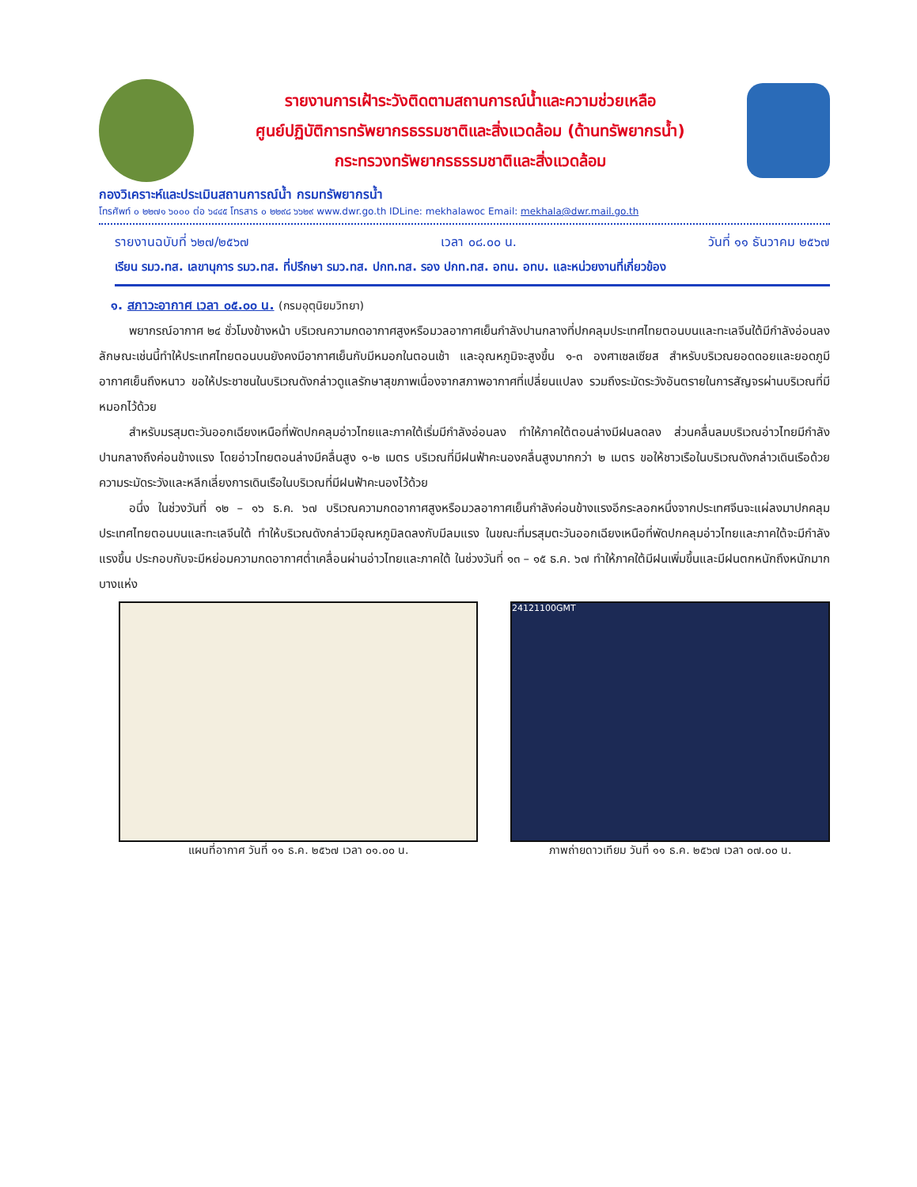รายงานการเฝ้าระวังติดตามสถานการณ์น้ำและความช่วยเหลือ
ศูนย์ปฏิบัติการทรัพยากรธรรมชาติและสิ่งแวดล้อม (ด้านทรัพยากรน้ำ)
กระทรวงทรัพยากรธรรมชาติและสิ่งแวดล้อม
กองวิเคราะห์และประเมินสถานการณ์น้ำ กรมทรัพยากรน้ำ
โทรศัพท์ ๐ ๒๒๗๑ ๖๐๐๐ ต่อ ๖๔๔๕ โทรสาร ๐ ๒๒๙๘ ๖๖๒๙ www.dwr.go.th IDLine: mekhalawoc Email: mekhala@dwr.mail.go.th
รายงานฉบับที่ ๖๒๗/๒๕๖๗ เวลา ๐๘.๐๐ น. วันที่ ๑๑ ธันวาคม ๒๕๖๗
เรียน รมว.ทส. เลขานุการ รมว.ทส. ที่ปรึกษา รมว.ทส. ปกท.ทส. รอง ปกท.ทส. อทน. อทบ. และหน่วยงานที่เกี่ยวข้อง
๑. สภาวะอากาศ เวลา ๐๕.๐๐ น. (กรมอุตุนิยมวิทยา)
พยากรณ์อากาศ ๒๔ ชั่วโมงข้างหน้า บริเวณความกดอากาศสูงหรือมวลอากาศเย็นกำลังปานกลางที่ปกคลุมประเทศไทยตอนบนและทะเลจีนใต้มีกำลังอ่อนลง ลักษณะเช่นนี้ทำให้ประเทศไทยตอนบนยังคงมีอากาศเย็นกับมีหมอกในตอนเช้า และอุณหภูมิจะสูงขึ้น ๑-๓ องศาเซลเซียส สำหรับบริเวณยอดดอยและยอดภูมีอากาศเย็นถึงหนาว ขอให้ประชาชนในบริเวณดังกล่าวดูแลรักษาสุขภาพเนื่องจากสภาพอากาศที่เปลี่ยนแปลง รวมถึงระมัดระวังอันตรายในการสัญจรผ่านบริเวณที่มีหมอกไว้ด้วย
สำหรับมรสุมตะวันออกเฉียงเหนือที่พัดปกคลุมอ่าวไทยและภาคใต้เริ่มมีกำลังอ่อนลง ทำให้ภาคใต้ตอนล่างมีฝนลดลง ส่วนคลื่นลมบริเวณอ่าวไทยมีกำลังปานกลางถึงค่อนข้างแรง โดยอ่าวไทยตอนล่างมีคลื่นสูง ๑-๒ เมตร บริเวณที่มีฝนฟ้าคะนองคลื่นสูงมากกว่า ๒ เมตร ขอให้ชาวเรือในบริเวณดังกล่าวเดินเรือด้วยความระมัดระวังและหลีกเลี่ยงการเดินเรือในบริเวณที่มีฝนฟ้าคะนองไว้ด้วย
อนึ่ง ในช่วงวันที่ ๑๒ – ๑๖ ธ.ค. ๖๗ บริเวณความกดอากาศสูงหรือมวลอากาศเย็นกำลังค่อนข้างแรงอีกระลอกหนึ่งจากประเทศจีนจะแผ่ลงมาปกคลุมประเทศไทยตอนบนและทะเลจีนใต้ ทำให้บริเวณดังกล่าวมีอุณหภูมิลดลงกับมีลมแรง ในขณะที่มรสุมตะวันออกเฉียงเหนือที่พัดปกคลุมอ่าวไทยและภาคใต้จะมีกำลังแรงขึ้น ประกอบกับจะมีหย่อมความกดอากาศต่ำเคลื่อนผ่านอ่าวไทยและภาคใต้ ในช่วงวันที่ ๑๓ – ๑๕ ธ.ค. ๖๗ ทำให้ภาคใต้มีฝนเพิ่มขึ้นและมีฝนตกหนักถึงหนักมากบางแห่ง
แผนที่อากาศ วันที่ ๑๑ ธ.ค. ๒๕๖๗ เวลา ๐๑.๐๐ น.
24121100GMT
ภาพถ่ายดาวเทียม วันที่ ๑๑ ธ.ค. ๒๕๖๗ เวลา ๐๗.๐๐ น.